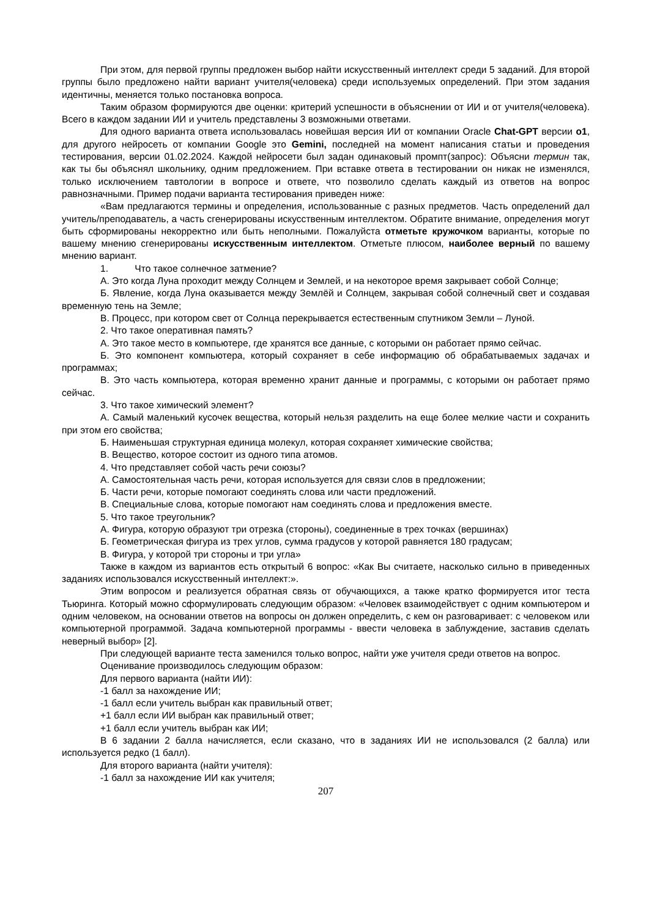При этом, для первой группы предложен выбор найти искусственный интеллект среди 5 заданий. Для второй группы было предложено найти вариант учителя(человека) среди используемых определений. При этом задания идентичны, меняется только постановка вопроса.
Таким образом формируются две оценки: критерий успешности в объяснении от ИИ и от учителя(человека). Всего в каждом задании ИИ и учитель представлены 3 возможными ответами.
Для одного варианта ответа использовалась новейшая версия ИИ от компании Oracle Chat-GPT версии o1, для другого нейросеть от компании Google это Gemini, последней на момент написания статьи и проведения тестирования, версии 01.02.2024. Каждой нейросети был задан одинаковый промпт(запрос): Объясни термин так, как ты бы объяснял школьнику, одним предложением. При вставке ответа в тестировании он никак не изменялся, только исключением тавтологии в вопросе и ответе, что позволило сделать каждый из ответов на вопрос равнозначными. Пример подачи варианта тестирования приведен ниже:
«Вам предлагаются термины и определения, использованные с разных предметов. Часть определений дал учитель/преподаватель, а часть сгенерированы искусственным интеллектом. Обратите внимание, определения могут быть сформированы некорректно или быть неполными. Пожалуйста отметьте кружочком варианты, которые по вашему мнению сгенерированы искусственным интеллектом. Отметьте плюсом, наиболее верный по вашему мнению вариант.
1. Что такое солнечное затмение?
А. Это когда Луна проходит между Солнцем и Землей, и на некоторое время закрывает собой Солнце;
Б. Явление, когда Луна оказывается между Землёй и Солнцем, закрывая собой солнечный свет и создавая временную тень на Земле;
В. Процесс, при котором свет от Солнца перекрывается естественным спутником Земли – Луной.
2. Что такое оперативная память?
А. Это такое место в компьютере, где хранятся все данные, с которыми он работает прямо сейчас.
Б. Это компонент компьютера, который сохраняет в себе информацию об обрабатываемых задачах и программах;
В. Это часть компьютера, которая временно хранит данные и программы, с которыми он работает прямо сейчас.
3. Что такое химический элемент?
А. Самый маленький кусочек вещества, который нельзя разделить на еще более мелкие части и сохранить при этом его свойства;
Б. Наименьшая структурная единица молекул, которая сохраняет химические свойства;
В. Вещество, которое состоит из одного типа атомов.
4. Что представляет собой часть речи союзы?
А. Самостоятельная часть речи, которая используется для связи слов в предложении;
Б. Части речи, которые помогают соединять слова или части предложений.
В. Специальные слова, которые помогают нам соединять слова и предложения вместе.
5. Что такое треугольник?
А. Фигура, которую образуют три отрезка (стороны), соединенные в трех точках (вершинах)
Б. Геометрическая фигура из трех углов, сумма градусов у которой равняется 180 градусам;
В. Фигура, у которой три стороны и три угла»
Также в каждом из вариантов есть открытый 6 вопрос: «Как Вы считаете, насколько сильно в приведенных заданиях использовался искусственный интеллект:».
Этим вопросом и реализуется обратная связь от обучающихся, а также кратко формируется итог теста Тьюринга. Который можно сформулировать следующим образом: «Человек взаимодействует с одним компьютером и одним человеком, на основании ответов на вопросы он должен определить, с кем он разговаривает: с человеком или компьютерной программой. Задача компьютерной программы - ввести человека в заблуждение, заставив сделать неверный выбор» [2].
При следующей варианте теста заменился только вопрос, найти уже учителя среди ответов на вопрос.
Оценивание производилось следующим образом:
Для первого варианта (найти ИИ):
-1 балл за нахождение ИИ;
-1 балл если учитель выбран как правильный ответ;
+1 балл если ИИ выбран как правильный ответ;
+1 балл если учитель выбран как ИИ;
В 6 задании 2 балла начисляется, если сказано, что в заданиях ИИ не использовался (2 балла) или используется редко (1 балл).
Для второго варианта (найти учителя):
-1 балл за нахождение ИИ как учителя;
207